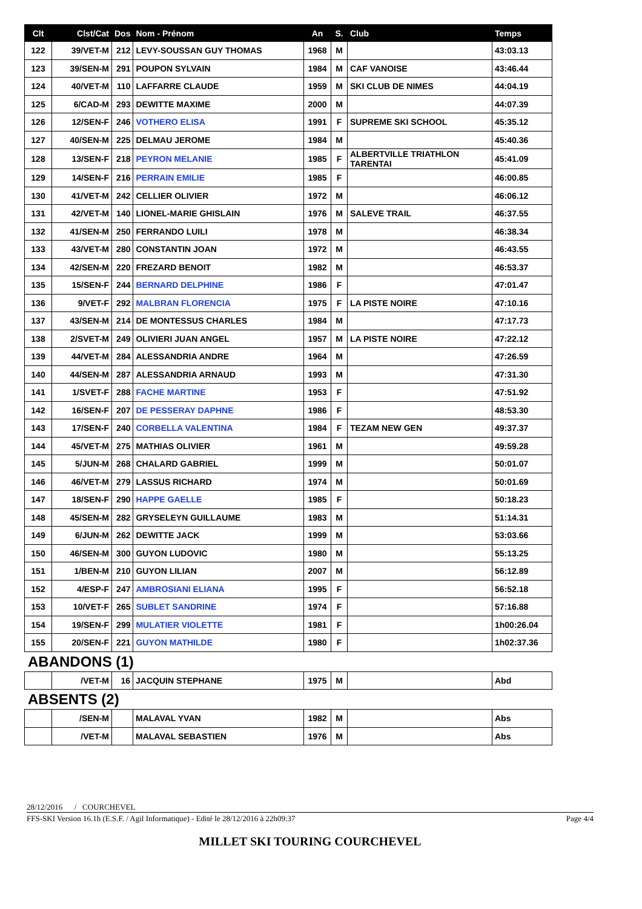| Clt | Clst/Cat | Dos | Nom - Prénom | An | S. | Club | Temps |
| --- | --- | --- | --- | --- | --- | --- | --- |
| 122 | 39/VET-M | 212 | LEVY-SOUSSAN GUY THOMAS | 1968 | M | | 43:03.13 |
| 123 | 39/SEN-M | 291 | POUPON SYLVAIN | 1984 | M | CAF VANOISE | 43:46.44 |
| 124 | 40/VET-M | 110 | LAFFARRE CLAUDE | 1959 | M | SKI CLUB DE NIMES | 44:04.19 |
| 125 | 6/CAD-M | 293 | DEWITTE MAXIME | 2000 | M | | 44:07.39 |
| 126 | 12/SEN-F | 246 | VOTHERO ELISA | 1991 | F | SUPREME SKI SCHOOL | 45:35.12 |
| 127 | 40/SEN-M | 225 | DELMAU JEROME | 1984 | M | | 45:40.36 |
| 128 | 13/SEN-F | 218 | PEYRON MELANIE | 1985 | F | ALBERTVILLE TRIATHLON TARENTAI | 45:41.09 |
| 129 | 14/SEN-F | 216 | PERRAIN EMILIE | 1985 | F | | 46:00.85 |
| 130 | 41/VET-M | 242 | CELLIER OLIVIER | 1972 | M | | 46:06.12 |
| 131 | 42/VET-M | 140 | LIONEL-MARIE GHISLAIN | 1976 | M | SALEVE TRAIL | 46:37.55 |
| 132 | 41/SEN-M | 250 | FERRANDO LUILI | 1978 | M | | 46:38.34 |
| 133 | 43/VET-M | 280 | CONSTANTIN JOAN | 1972 | M | | 46:43.55 |
| 134 | 42/SEN-M | 220 | FREZARD BENOIT | 1982 | M | | 46:53.37 |
| 135 | 15/SEN-F | 244 | BERNARD DELPHINE | 1986 | F | | 47:01.47 |
| 136 | 9/VET-F | 292 | MALBRAN FLORENCIA | 1975 | F | LA PISTE NOIRE | 47:10.16 |
| 137 | 43/SEN-M | 214 | DE MONTESSUS CHARLES | 1984 | M | | 47:17.73 |
| 138 | 2/SVET-M | 249 | OLIVIERI JUAN ANGEL | 1957 | M | LA PISTE NOIRE | 47:22.12 |
| 139 | 44/VET-M | 284 | ALESSANDRIA ANDRE | 1964 | M | | 47:26.59 |
| 140 | 44/SEN-M | 287 | ALESSANDRIA ARNAUD | 1993 | M | | 47:31.30 |
| 141 | 1/SVET-F | 288 | FACHE MARTINE | 1953 | F | | 47:51.92 |
| 142 | 16/SEN-F | 207 | DE PESSERAY DAPHNE | 1986 | F | | 48:53.30 |
| 143 | 17/SEN-F | 240 | CORBELLA VALENTINA | 1984 | F | TEZAM NEW GEN | 49:37.37 |
| 144 | 45/VET-M | 275 | MATHIAS OLIVIER | 1961 | M | | 49:59.28 |
| 145 | 5/JUN-M | 268 | CHALARD GABRIEL | 1999 | M | | 50:01.07 |
| 146 | 46/VET-M | 279 | LASSUS RICHARD | 1974 | M | | 50:01.69 |
| 147 | 18/SEN-F | 290 | HAPPE GAELLE | 1985 | F | | 50:18.23 |
| 148 | 45/SEN-M | 282 | GRYSELEYN GUILLAUME | 1983 | M | | 51:14.31 |
| 149 | 6/JUN-M | 262 | DEWITTE JACK | 1999 | M | | 53:03.66 |
| 150 | 46/SEN-M | 300 | GUYON LUDOVIC | 1980 | M | | 55:13.25 |
| 151 | 1/BEN-M | 210 | GUYON LILIAN | 2007 | M | | 56:12.89 |
| 152 | 4/ESP-F | 247 | AMBROSIANI ELIANA | 1995 | F | | 56:52.18 |
| 153 | 10/VET-F | 265 | SUBLET SANDRINE | 1974 | F | | 57:16.88 |
| 154 | 19/SEN-F | 299 | MULATIER VIOLETTE | 1981 | F | | 1h00:26.04 |
| 155 | 20/SEN-F | 221 | GUYON MATHILDE | 1980 | F | | 1h02:37.36 |
ABANDONS (1)
| | /VET-M | 16 | JACQUIN STEPHANE | 1975 | M | | Abd |
ABSENTS (2)
| | /SEN-M | | MALAVAL YVAN | 1982 | M | | Abs |
| | /VET-M | | MALAVAL SEBASTIEN | 1976 | M | | Abs |
28/12/2016 / COURCHEVEL
FFS-SKI Version 16.1h (E.S.F. / Agil Informatique) - Edité le 28/12/2016 à 22h09:37 Page 4/4
MILLET SKI TOURING COURCHEVEL